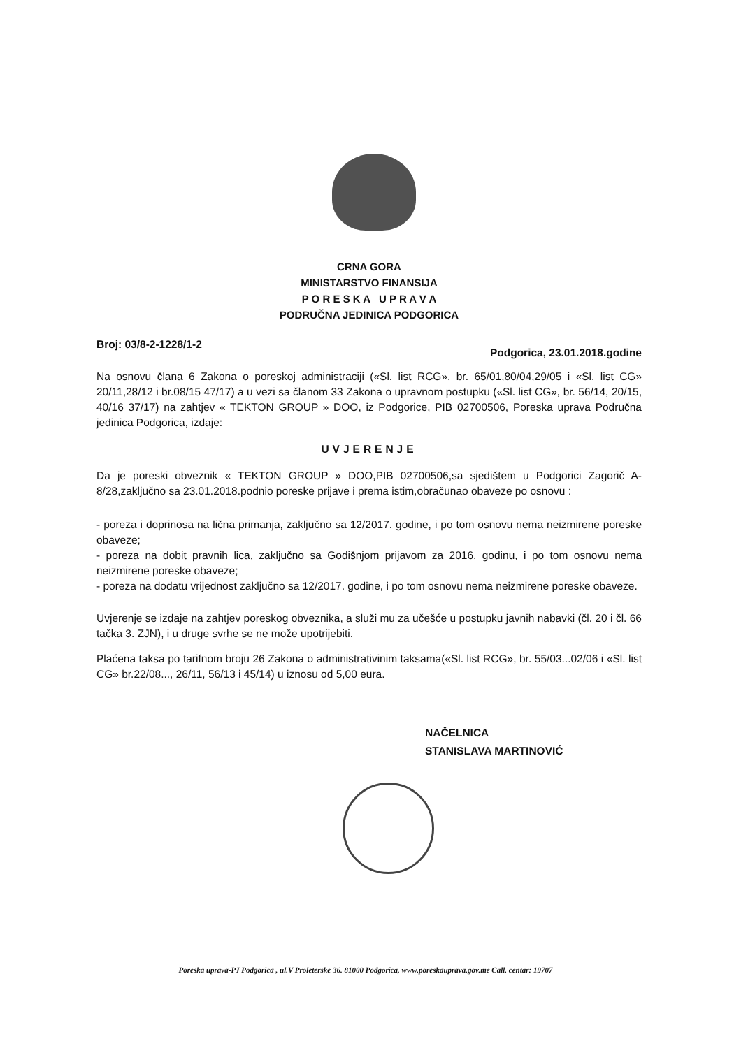CRNA GORA
MINISTARSTVO FINANSIJA
P O R E S K A U P R A V A
PODRUČNA JEDINICA PODGORICA
Broj: 03/8-2-1228/1-2 Podgorica, 23.01.2018.godine
Na osnovu člana 6 Zakona o poreskoj administraciji («Sl. list RCG», br. 65/01,80/04,29/05 i «Sl. list CG» 20/11,28/12 i br.08/15 47/17) a u vezi sa članom 33 Zakona o upravnom postupku («Sl. list CG», br. 56/14, 20/15, 40/16 37/17) na zahtjev « TEKTON GROUP » DOO, iz Podgorice, PIB 02700506, Poreska uprava Područna jedinica Podgorica, izdaje:
UVJERENJE
Da je poreski obveznik « TEKTON GROUP » DOO,PIB 02700506,sa sjedištem u Podgorici Zagorič A-8/28,zaključno sa 23.01.2018.podnio poreske prijave i prema istim,obračunao obaveze po osnovu :
- poreza i doprinosa na lična primanja, zaključno sa 12/2017. godine, i po tom osnovu nema neizmirene poreske obaveze;
- poreza na dobit pravnih lica, zaključno sa Godišnjom prijavom za 2016. godinu, i po tom osnovu nema neizmirene poreske obaveze;
- poreza na dodatu vrijednost zaključno sa 12/2017. godine, i po tom osnovu nema neizmirene poreske obaveze.
Uvjerenje se izdaje na zahtjev poreskog obveznika, a služi mu za učešće u postupku javnih nabavki (čl. 20 i čl. 66 tačka 3. ZJN), i u druge svrhe se ne može upotrijebiti.
Plaćena taksa po tarifnom broju 26 Zakona o administrativinim taksama(«Sl. list RCG», br. 55/03...02/06 i «Sl. list CG» br.22/08..., 26/11, 56/13 i 45/14) u iznosu od 5,00 eura.
NAČELNICA
STANISLAVA MARTINOVIĆ
Poreska uprava-PJ Podgorica , ul.V Proleterske 36. 81000 Podgorica, www.poreskauprava.gov.me Call. centar: 19707